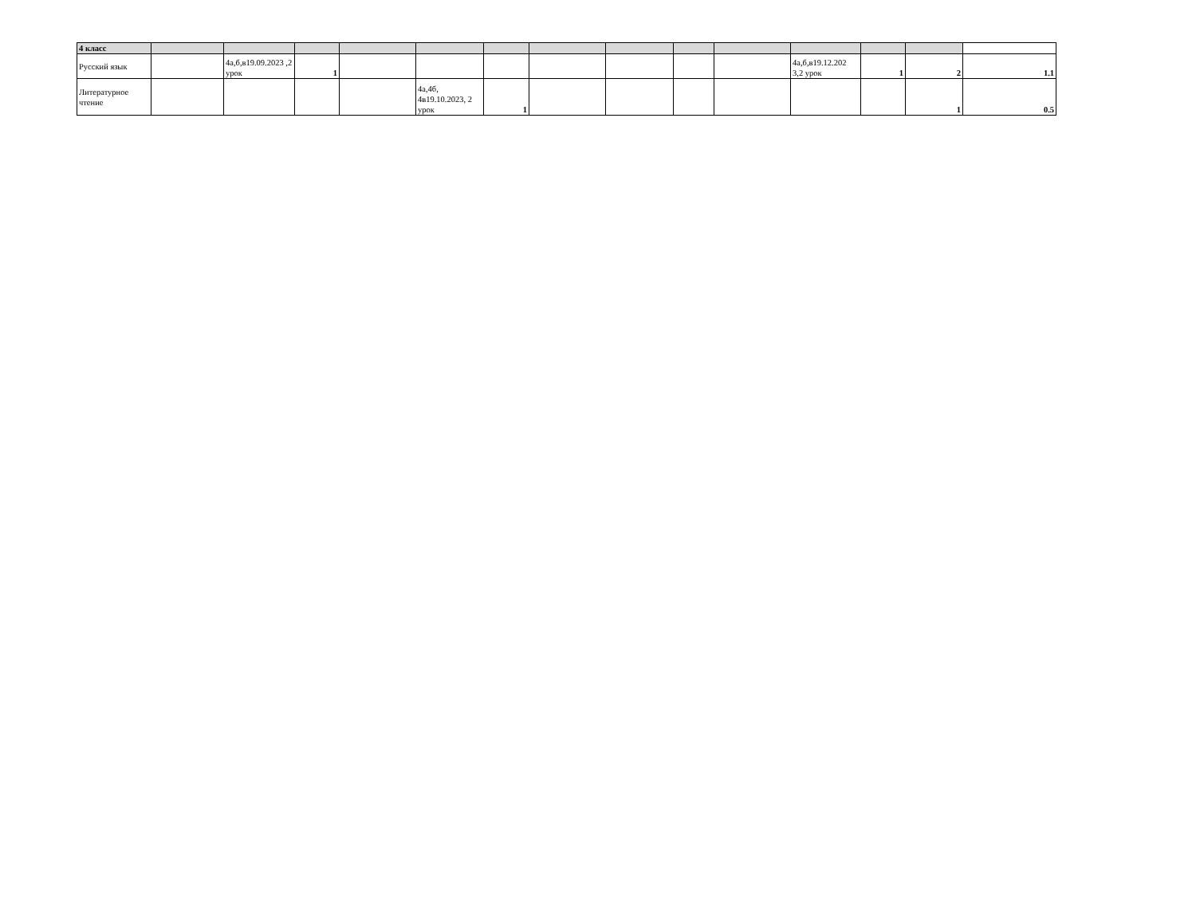| 4 класс | | | | | | | | | | | | | | |
| Русский язык | | 4а,б,в19.09.2023 ,2 урок | 1 | | | | | | | | 4а,б,в19.12.202 3,2 урок | 1 | 2 | 1.1 |
| Литературное чтение | | | | | 4а,4б, 4в19.10.2023, 2 урок | 1 | | | | | | | 1 | 0.5 |